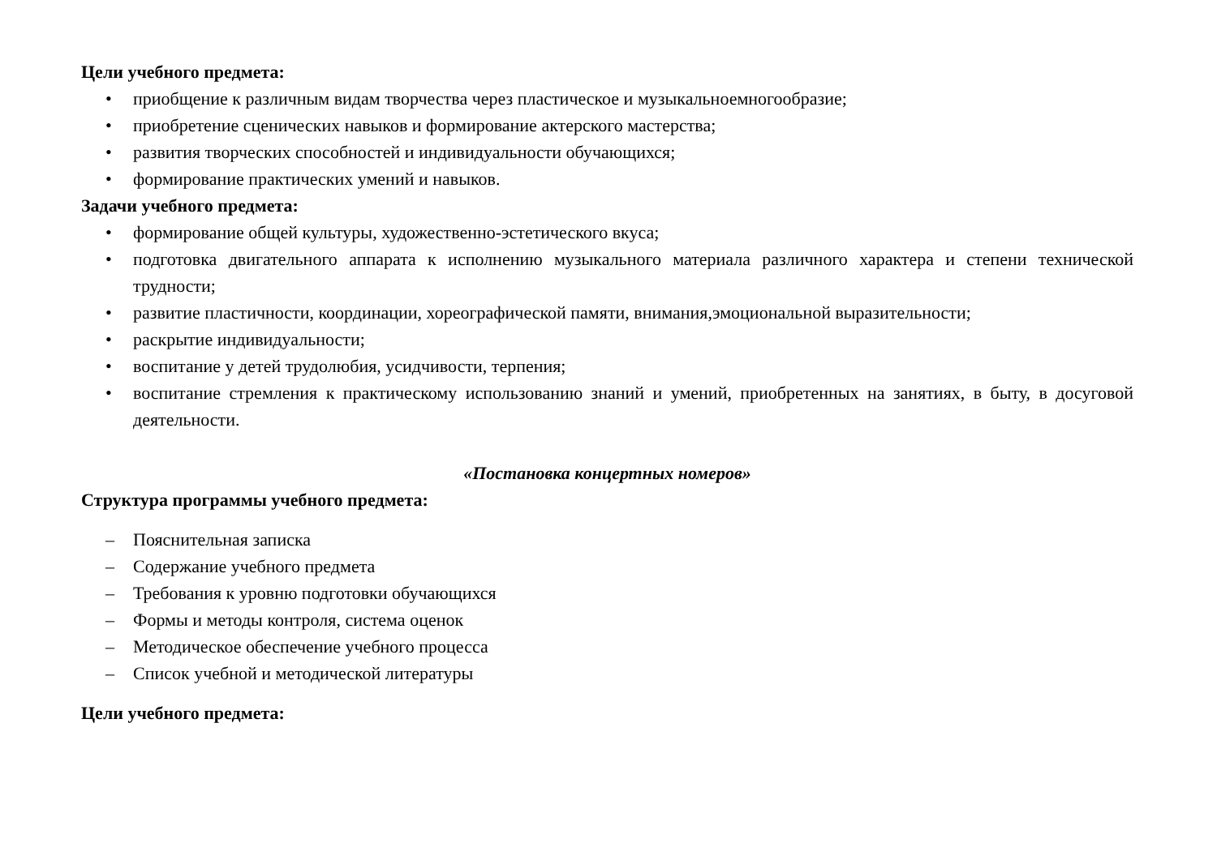Цели учебного предмета:
• приобщение к различным видам творчества через пластическое и музыкальноемногообразие;
• приобретение сценических навыков и формирование актерского мастерства;
• развития творческих способностей и индивидуальности обучающихся;
• формирование практических умений и навыков.
Задачи учебного предмета:
• формирование общей культуры, художественно-эстетического вкуса;
• подготовка двигательного аппарата к исполнению музыкального материала различного характера и степени технической трудности;
• развитие пластичности, координации, хореографической памяти, внимания,эмоциональной выразительности;
• раскрытие индивидуальности;
• воспитание у детей трудолюбия, усидчивости, терпения;
• воспитание стремления к практическому использованию знаний и умений, приобретенных на занятиях, в быту, в досуговой деятельности.
«Постановка концертных номеров»
Структура программы учебного предмета:
– Пояснительная записка
– Содержание учебного предмета
– Требования к уровню подготовки обучающихся
– Формы и методы контроля, система оценок
– Методическое обеспечение учебного процесса
– Список учебной и методической литературы
Цели учебного предмета: